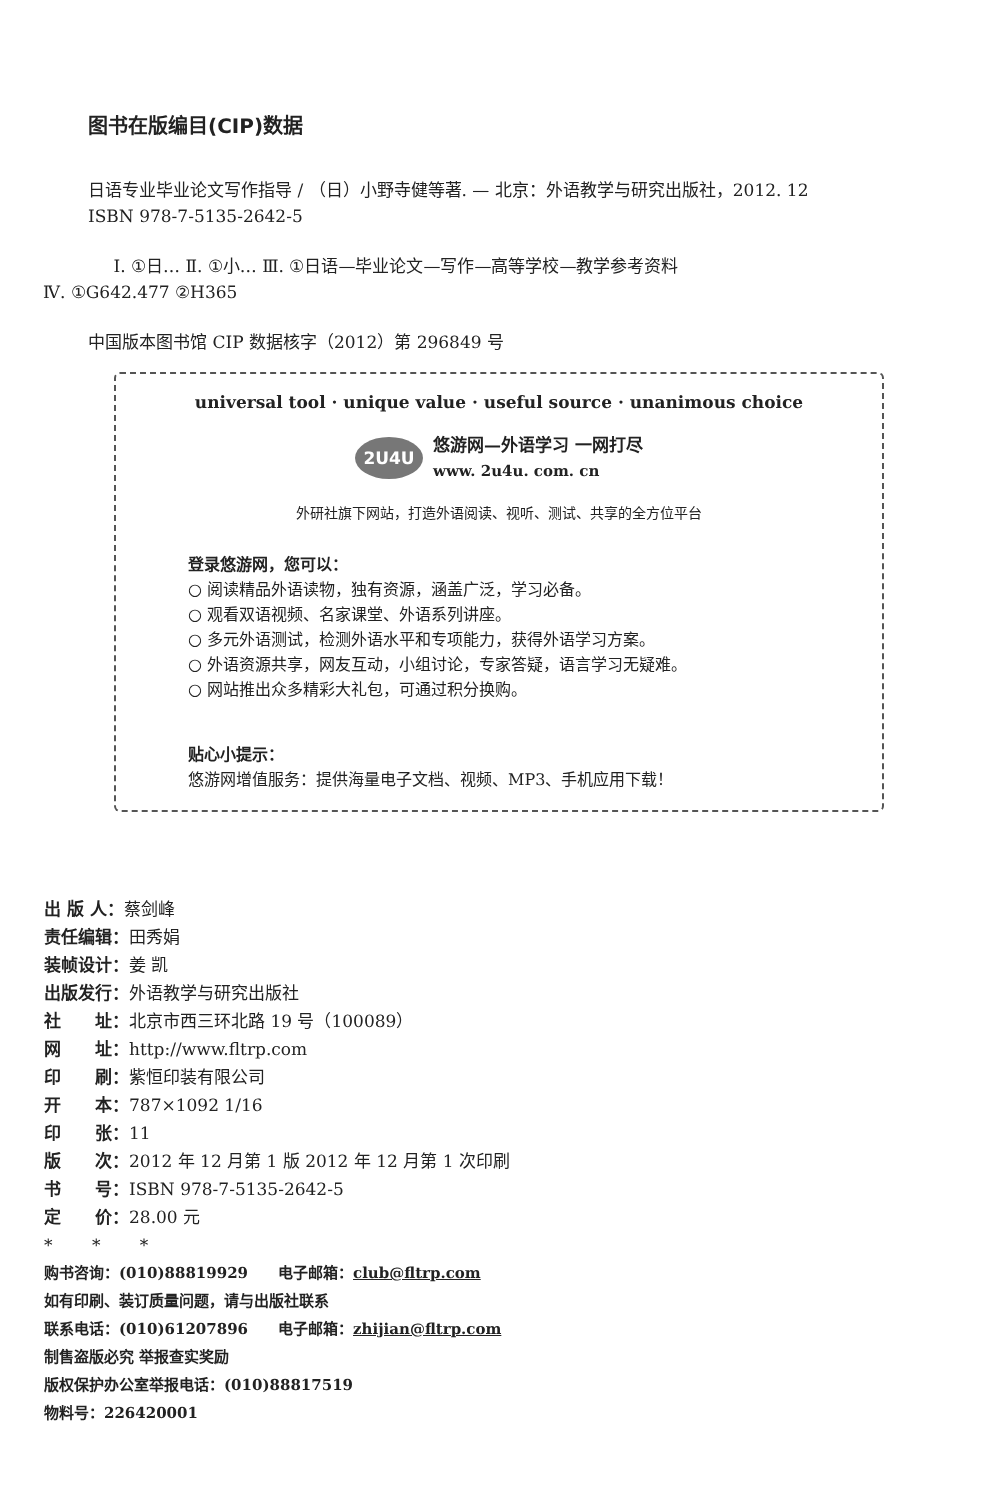图书在版编目(CIP)数据
日语专业毕业论文写作指导 / （日）小野寺健等著. — 北京：外语教学与研究出版社，2012. 12
ISBN 978-7-5135-2642-5
Ⅰ. ①日… Ⅱ. ①小… Ⅲ. ①日语—毕业论文—写作—高等学校—教学参考资料
Ⅳ. ①G642.477 ②H365
中国版本图书馆 CIP 数据核字（2012）第 296849 号
universal tool · unique value · useful source · unanimous choice
2U4U
悠游网—外语学习 一网打尽
www. 2u4u. com. cn
外研社旗下网站，打造外语阅读、视听、测试、共享的全方位平台
登录悠游网，您可以：
○ 阅读精品外语读物，独有资源，涵盖广泛，学习必备。
○ 观看双语视频、名家课堂、外语系列讲座。
○ 多元外语测试，检测外语水平和专项能力，获得外语学习方案。
○ 外语资源共享，网友互动，小组讨论，专家答疑，语言学习无疑难。
○ 网站推出众多精彩大礼包，可通过积分换购。
贴心小提示：
悠游网增值服务：提供海量电子文档、视频、MP3、手机应用下载！
出 版 人：蔡剑峰
责任编辑：田秀娟
装帧设计：姜 凯
出版发行：外语教学与研究出版社
社　　址：北京市西三环北路 19 号（100089）
网　　址：http://www.fltrp.com
印　　刷：紫恒印装有限公司
开　　本：787×1092 1/16
印　　张：11
版　　次：2012 年 12 月第 1 版 2012 年 12 月第 1 次印刷
书　　号：ISBN 978-7-5135-2642-5
定　　价：28.00 元
*　　 *　　 *
购书咨询：(010)88819929　　电子邮箱：club@fltrp.com
如有印刷、装订质量问题，请与出版社联系
联系电话：(010)61207896　　电子邮箱：zhijian@fltrp.com
制售盗版必究 举报查实奖励
版权保护办公室举报电话：(010)88817519
物料号：226420001